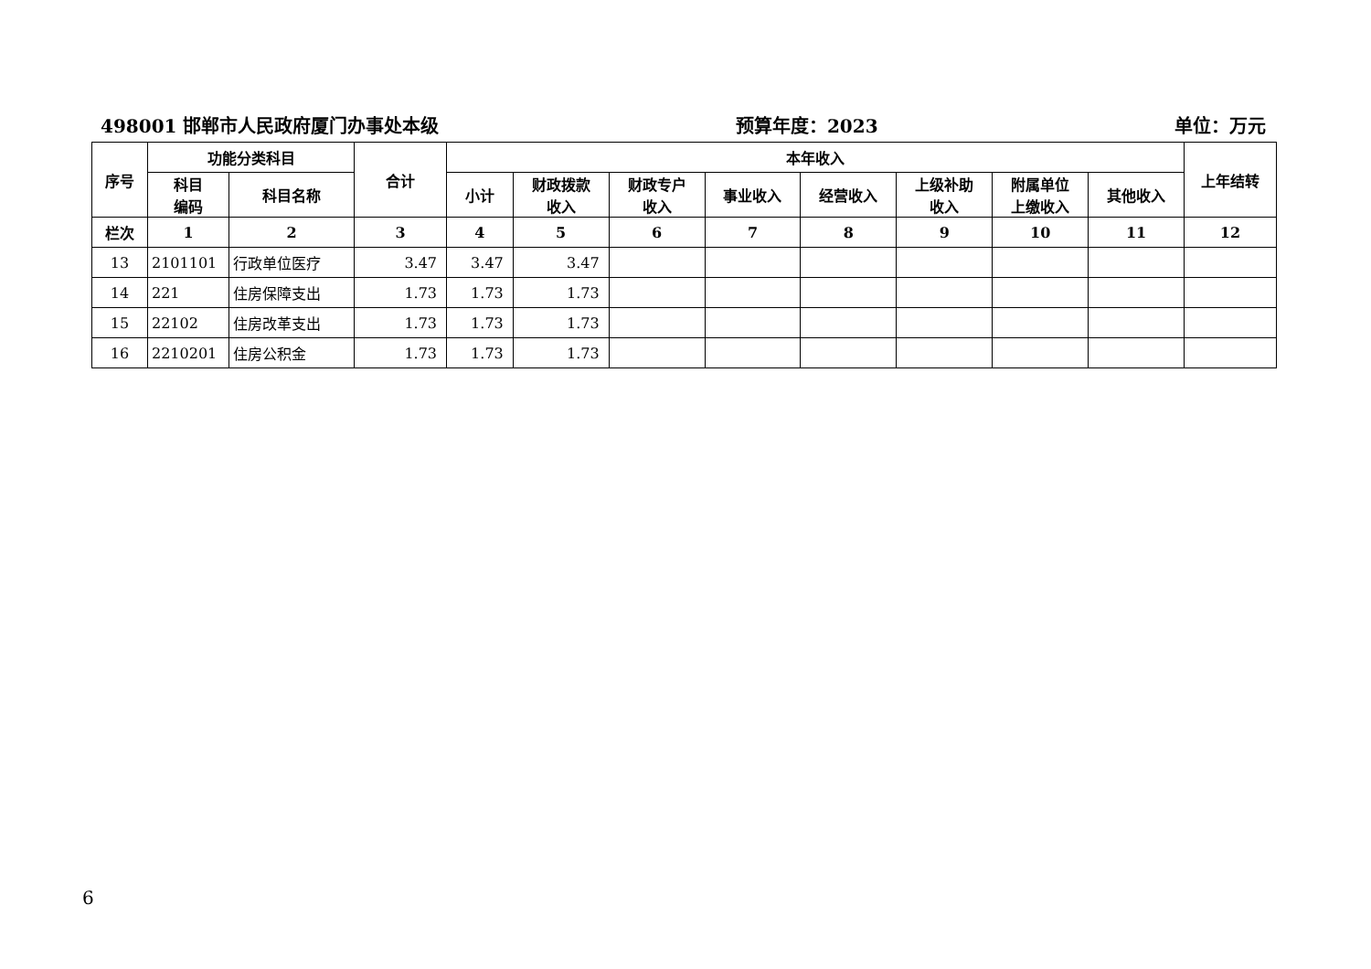498001 邯郸市人民政府厦门办事处本级 预算年度：2023 单位：万元
| 序号 | 功能分类科目 | | 合计 | 本年收入 | | | | | | | | 上年结转 |
| --- | --- | --- | --- | --- | --- | --- | --- | --- | --- | --- | --- | --- |
| | 科目 编码 | 科目名称 | | 小计 | 财政拨款 收入 | 财政专户 收入 | 事业收入 | 经营收入 | 上级补助 收入 | 附属单位 上缴收入 | 其他收入 | |
| 栏次 | 1 | 2 | 3 | 4 | 5 | 6 | 7 | 8 | 9 | 10 | 11 | 12 |
| 13 | 2101101 | 行政单位医疗 | 3.47 | 3.47 | 3.47 | | | | | | | |
| 14 | 221 | 住房保障支出 | 1.73 | 1.73 | 1.73 | | | | | | | |
| 15 | 22102 | 住房改革支出 | 1.73 | 1.73 | 1.73 | | | | | | | |
| 16 | 2210201 | 住房公积金 | 1.73 | 1.73 | 1.73 | | | | | | | |
6